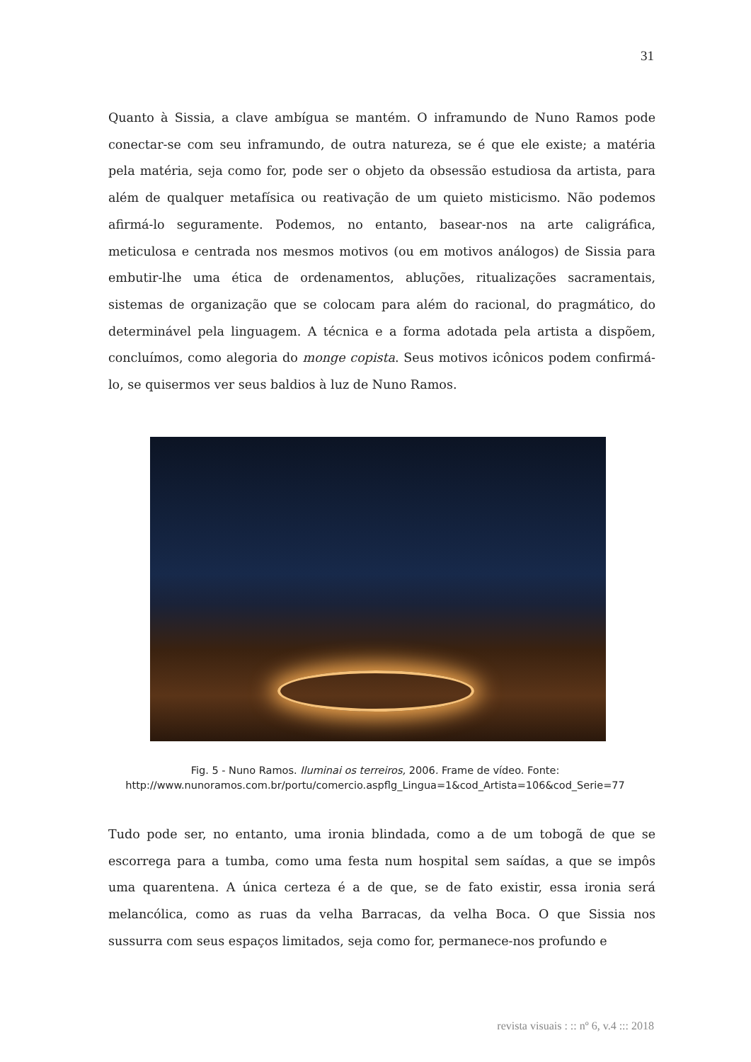31
Quanto à Sissia, a clave ambígua se mantém. O inframundo de Nuno Ramos pode conectar-se com seu inframundo, de outra natureza, se é que ele existe; a matéria pela matéria, seja como for, pode ser o objeto da obsessão estudiosa da artista, para além de qualquer metafísica ou reativação de um quieto misticismo. Não podemos afirmá-lo seguramente. Podemos, no entanto, basear-nos na arte caligráfica, meticulosa e centrada nos mesmos motivos (ou em motivos análogos) de Sissia para embutir-lhe uma ética de ordenamentos, abluções, ritualizações sacramentais, sistemas de organização que se colocam para além do racional, do pragmático, do determinável pela linguagem. A técnica e a forma adotada pela artista a dispõem, concluímos, como alegoria do monge copista. Seus motivos icônicos podem confirmá-lo, se quisermos ver seus baldios à luz de Nuno Ramos.
Fig. 5 - Nuno Ramos. Iluminai os terreiros, 2006. Frame de vídeo. Fonte:
http://www.nunoramos.com.br/portu/comercio.aspflg_Lingua=1&cod_Artista=106&cod_Serie=77
Tudo pode ser, no entanto, uma ironia blindada, como a de um tobogã de que se escorrega para a tumba, como uma festa num hospital sem saídas, a que se impôs uma quarentena. A única certeza é a de que, se de fato existir, essa ironia será melancólica, como as ruas da velha Barracas, da velha Boca. O que Sissia nos sussurra com seus espaços limitados, seja como for, permanece-nos profundo e
revista visuais : :: nº 6, v.4 ::: 2018